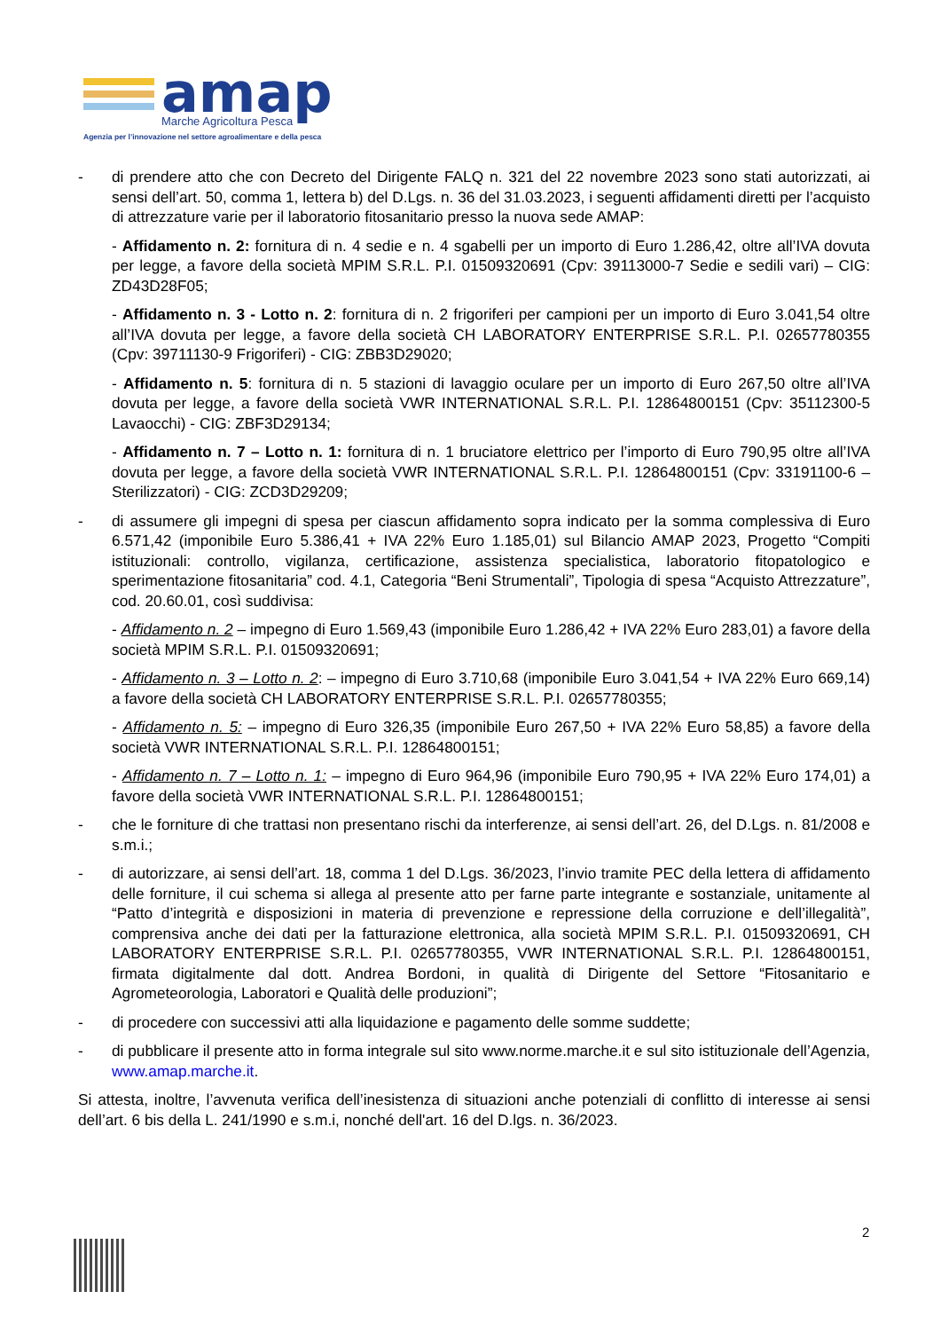amap
Marche Agricoltura Pesca
Agenzia per l’innovazione nel settore agroalimentare e della pesca
- di prendere atto che con Decreto del Dirigente FALQ n. 321 del 22 novembre 2023 sono stati autorizzati, ai sensi dell’art. 50, comma 1, lettera b) del D.Lgs. n. 36 del 31.03.2023, i seguenti affidamenti diretti per l’acquisto di attrezzature varie per il laboratorio fitosanitario presso la nuova sede AMAP:
- Affidamento n. 2: fornitura di n. 4 sedie e n. 4 sgabelli per un importo di Euro 1.286,42, oltre all’IVA dovuta per legge, a favore della società MPIM S.R.L. P.I. 01509320691 (Cpv: 39113000-7 Sedie e sedili vari) – CIG: ZD43D28F05;
- Affidamento n. 3 - Lotto n. 2: fornitura di n. 2 frigoriferi per campioni per un importo di Euro 3.041,54 oltre all’IVA dovuta per legge, a favore della società CH LABORATORY ENTERPRISE S.R.L. P.I. 02657780355 (Cpv: 39711130-9 Frigoriferi) - CIG: ZBB3D29020;
- Affidamento n. 5: fornitura di n. 5 stazioni di lavaggio oculare per un importo di Euro 267,50 oltre all’IVA dovuta per legge, a favore della società VWR INTERNATIONAL S.R.L. P.I. 12864800151 (Cpv: 35112300-5 Lavaocchi) - CIG: ZBF3D29134;
- Affidamento n. 7 – Lotto n. 1: fornitura di n. 1 bruciatore elettrico per l’importo di Euro 790,95 oltre all’IVA dovuta per legge, a favore della società VWR INTERNATIONAL S.R.L. P.I. 12864800151 (Cpv: 33191100-6 – Sterilizzatori) - CIG: ZCD3D29209;
- di assumere gli impegni di spesa per ciascun affidamento sopra indicato per la somma complessiva di Euro 6.571,42 (imponibile Euro 5.386,41 + IVA 22% Euro 1.185,01) sul Bilancio AMAP 2023, Progetto “Compiti istituzionali: controllo, vigilanza, certificazione, assistenza specialistica, laboratorio fitopatologico e sperimentazione fitosanitaria” cod. 4.1, Categoria “Beni Strumentali”, Tipologia di spesa “Acquisto Attrezzature”, cod. 20.60.01, così suddivisa:
- Affidamento n. 2 – impegno di Euro 1.569,43 (imponibile Euro 1.286,42 + IVA 22% Euro 283,01) a favore della società MPIM S.R.L. P.I. 01509320691;
- Affidamento n. 3 – Lotto n. 2: – impegno di Euro 3.710,68 (imponibile Euro 3.041,54 + IVA 22% Euro 669,14) a favore della società CH LABORATORY ENTERPRISE S.R.L. P.I. 02657780355;
- Affidamento n. 5: – impegno di Euro 326,35 (imponibile Euro 267,50 + IVA 22% Euro 58,85) a favore della società VWR INTERNATIONAL S.R.L. P.I. 12864800151;
- Affidamento n. 7 – Lotto n. 1: – impegno di Euro 964,96 (imponibile Euro 790,95 + IVA 22% Euro 174,01) a favore della società VWR INTERNATIONAL S.R.L. P.I. 12864800151;
- che le forniture di che trattasi non presentano rischi da interferenze, ai sensi dell’art. 26, del D.Lgs. n. 81/2008 e s.m.i.;
- di autorizzare, ai sensi dell’art. 18, comma 1 del D.Lgs. 36/2023, l’invio tramite PEC della lettera di affidamento delle forniture, il cui schema si allega al presente atto per farne parte integrante e sostanziale, unitamente al “Patto d’integrità e disposizioni in materia di prevenzione e repressione della corruzione e dell’illegalità”, comprensiva anche dei dati per la fatturazione elettronica, alla società MPIM S.R.L. P.I. 01509320691, CH LABORATORY ENTERPRISE S.R.L. P.I. 02657780355, VWR INTERNATIONAL S.R.L. P.I. 12864800151, firmata digitalmente dal dott. Andrea Bordoni, in qualità di Dirigente del Settore “Fitosanitario e Agrometeorologia, Laboratori e Qualità delle produzioni”;
- di procedere con successivi atti alla liquidazione e pagamento delle somme suddette;
- di pubblicare il presente atto in forma integrale sul sito www.norme.marche.it e sul sito istituzionale dell’Agenzia, www.amap.marche.it.
Si attesta, inoltre, l’avvenuta verifica dell’inesistenza di situazioni anche potenziali di conflitto di interesse ai sensi dell’art. 6 bis della L. 241/1990 e s.m.i, nonché dell'art. 16 del D.lgs. n. 36/2023.
2